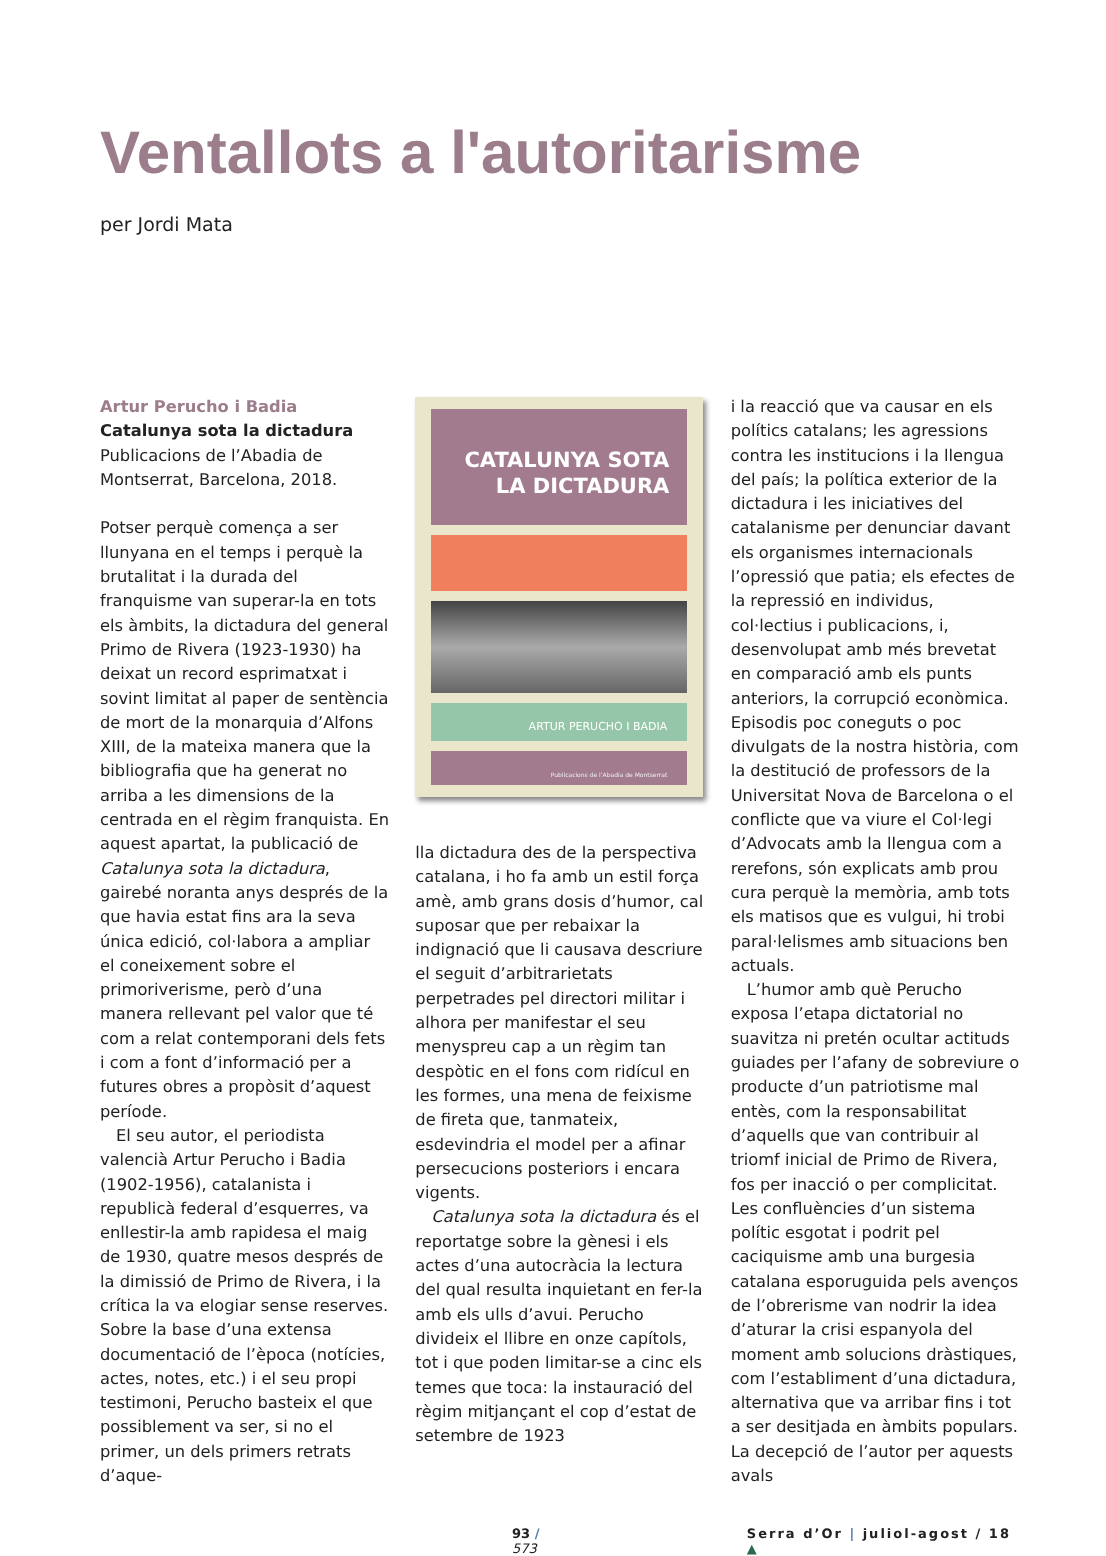Ventallots a l'autoritarisme
per Jordi Mata
Artur Perucho i Badia
Catalunya sota la dictadura
Publicacions de l’Abadia de Montserrat, Barcelona, 2018.
Potser perquè comença a ser llunyana en el temps i perquè la brutalitat i la durada del franquisme van superar-la en tots els àmbits, la dictadura del general Primo de Rivera (1923-1930) ha deixat un record esprimatxat i sovint limitat al paper de sentència de mort de la monarquia d’Alfons XIII, de la mateixa manera que la bibliografia que ha generat no arriba a les dimensions de la centrada en el règim franquista. En aquest apartat, la publicació de Catalunya sota la dictadura, gairebé noranta anys després de la que havia estat fins ara la seva única edició, col·labora a ampliar el coneixement sobre el primoriverisme, però d’una manera rellevant pel valor que té com a relat contemporani dels fets i com a font d’informació per a futures obres a propòsit d’aquest període.
El seu autor, el periodista valencià Artur Perucho i Badia (1902-1956), catalanista i republicà federal d’esquerres, va enllestir-la amb rapidesa el maig de 1930, quatre mesos després de la dimissió de Primo de Rivera, i la crítica la va elogiar sense reserves. Sobre la base d’una extensa documentació de l’època (notícies, actes, notes, etc.) i el seu propi testimoni, Perucho basteix el que possiblement va ser, si no el primer, un dels primers retrats d’aque-
CATALUNYA SOTA
LA DICTADURA
ARTUR PERUCHO I BADIA
Publicacions de l’Abadia de Montserrat
lla dictadura des de la perspectiva catalana, i ho fa amb un estil força amè, amb grans dosis d’humor, cal suposar que per rebaixar la indignació que li causava descriure el seguit d’arbitrarietats perpetrades pel directori militar i alhora per manifestar el seu menyspreu cap a un règim tan despòtic en el fons com ridícul en les formes, una mena de feixisme de fireta que, tanmateix, esdevindria el model per a afinar persecucions posteriors i encara vigents.
Catalunya sota la dictadura és el reportatge sobre la gènesi i els actes d’una autocràcia la lectura del qual resulta inquietant en fer-la amb els ulls d’avui. Perucho divideix el llibre en onze capítols, tot i que poden limitar-se a cinc els temes que toca: la instauració del règim mitjançant el cop d’estat de setembre de 1923
i la reacció que va causar en els polítics catalans; les agressions contra les institucions i la llengua del país; la política exterior de la dictadura i les iniciatives del catalanisme per denunciar davant els organismes internacionals l’opressió que patia; els efectes de la repressió en individus, col·lectius i publicacions, i, desenvolupat amb més brevetat en comparació amb els punts anteriors, la corrupció econòmica. Episodis poc coneguts o poc divulgats de la nostra història, com la destitució de professors de la Universitat Nova de Barcelona o el conflicte que va viure el Col·legi d’Advocats amb la llengua com a rerefons, són explicats amb prou cura perquè la memòria, amb tots els matisos que es vulgui, hi trobi paral·lelismes amb situacions ben actuals.
L’humor amb què Perucho exposa l’etapa dictatorial no suavitza ni pretén ocultar actituds guiades per l’afany de sobreviure o producte d’un patriotisme mal entès, com la responsabilitat d’aquells que van contribuir al triomf inicial de Primo de Rivera, fos per inacció o per complicitat. Les confluències d’un sistema polític esgotat i podrit pel caciquisme amb una burgesia catalana esporuguida pels avenços de l’obrerisme van nodrir la idea d’aturar la crisi espanyola del moment amb solucions dràstiques, com l’establiment d’una dictadura, alternativa que va arribar fins i tot a ser desitjada en àmbits populars. La decepció de l’autor per aquests avals
93 / 573 Serra d’Or | juliol-agost / 18 ▲